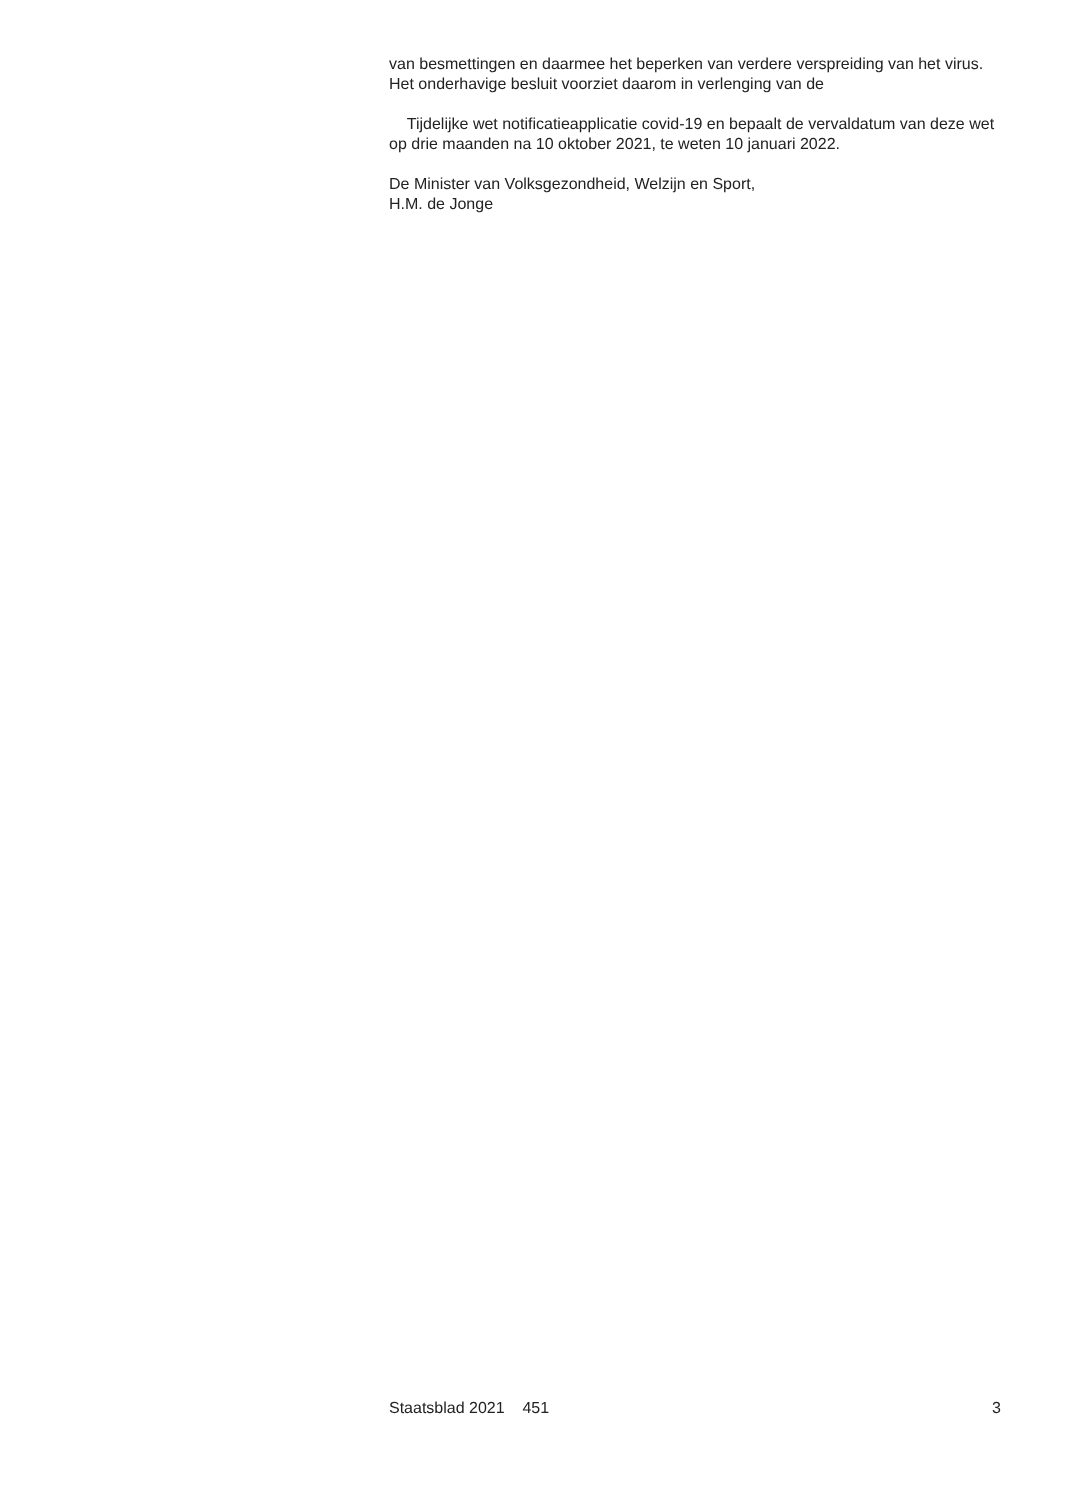van besmettingen en daarmee het beperken van verdere verspreiding van het virus. Het onderhavige besluit voorziet daarom in verlenging van de
Tijdelijke wet notificatieapplicatie covid-19 en bepaalt de vervaldatum van deze wet op drie maanden na 10 oktober 2021, te weten 10 januari 2022.
De Minister van Volksgezondheid, Welzijn en Sport,
H.M. de Jonge
Staatsblad 2021 451 3